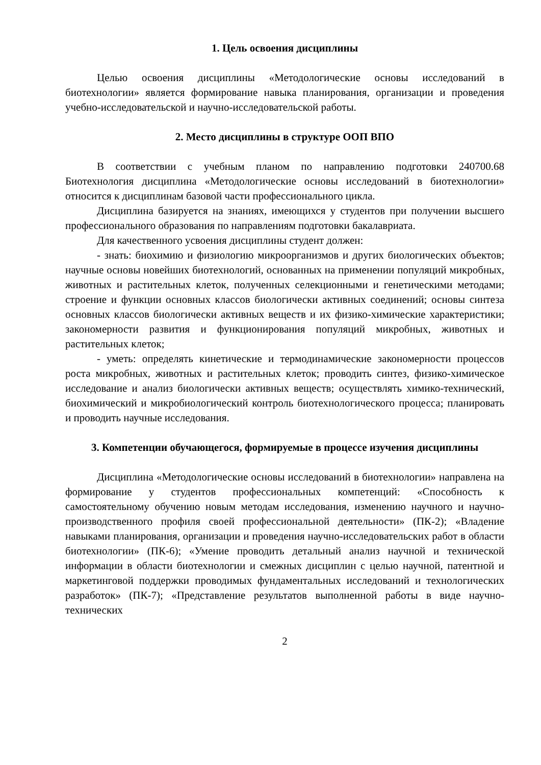1. Цель освоения дисциплины
Целью освоения дисциплины «Методологические основы исследований в биотехнологии» является формирование навыка планирования, организации и проведения учебно-исследовательской и научно-исследовательской работы.
2. Место дисциплины в структуре ООП ВПО
В соответствии с учебным планом по направлению подготовки 240700.68 Биотехнология дисциплина «Методологические основы исследований в биотехнологии» относится к дисциплинам базовой части профессионального цикла.
Дисциплина базируется на знаниях, имеющихся у студентов при получении высшего профессионального образования по направлениям подготовки бакалавриата.
Для качественного усвоения дисциплины студент должен:
- знать: биохимию и физиологию микроорганизмов и других биологических объектов; научные основы новейших биотехнологий, основанных на применении популяций микробных, животных и растительных клеток, полученных селекционными и генетическими методами; строение и функции основных классов биологически активных соединений; основы синтеза основных классов биологически активных веществ и их физико-химические характеристики; закономерности развития и функционирования популяций микробных, животных и растительных клеток;
- уметь: определять кинетические и термодинамические закономерности процессов роста микробных, животных и растительных клеток; проводить синтез, физико-химическое исследование и анализ биологически активных веществ; осуществлять химико-технический, биохимический и микробиологический контроль биотехнологического процесса; планировать и проводить научные исследования.
3. Компетенции обучающегося, формируемые в процессе изучения дисциплины
Дисциплина «Методологические основы исследований в биотехнологии» направлена на формирование у студентов профессиональных компетенций: «Способность к самостоятельному обучению новым методам исследования, изменению научного и научно-производственного профиля своей профессиональной деятельности» (ПК-2); «Владение навыками планирования, организации и проведения научно-исследовательских работ в области биотехнологии» (ПК-6); «Умение проводить детальный анализ научной и технической информации в области биотехнологии и смежных дисциплин с целью научной, патентной и маркетинговой поддержки проводимых фундаментальных исследований и технологических разработок» (ПК-7); «Представление результатов выполненной работы в виде научно-технических
2